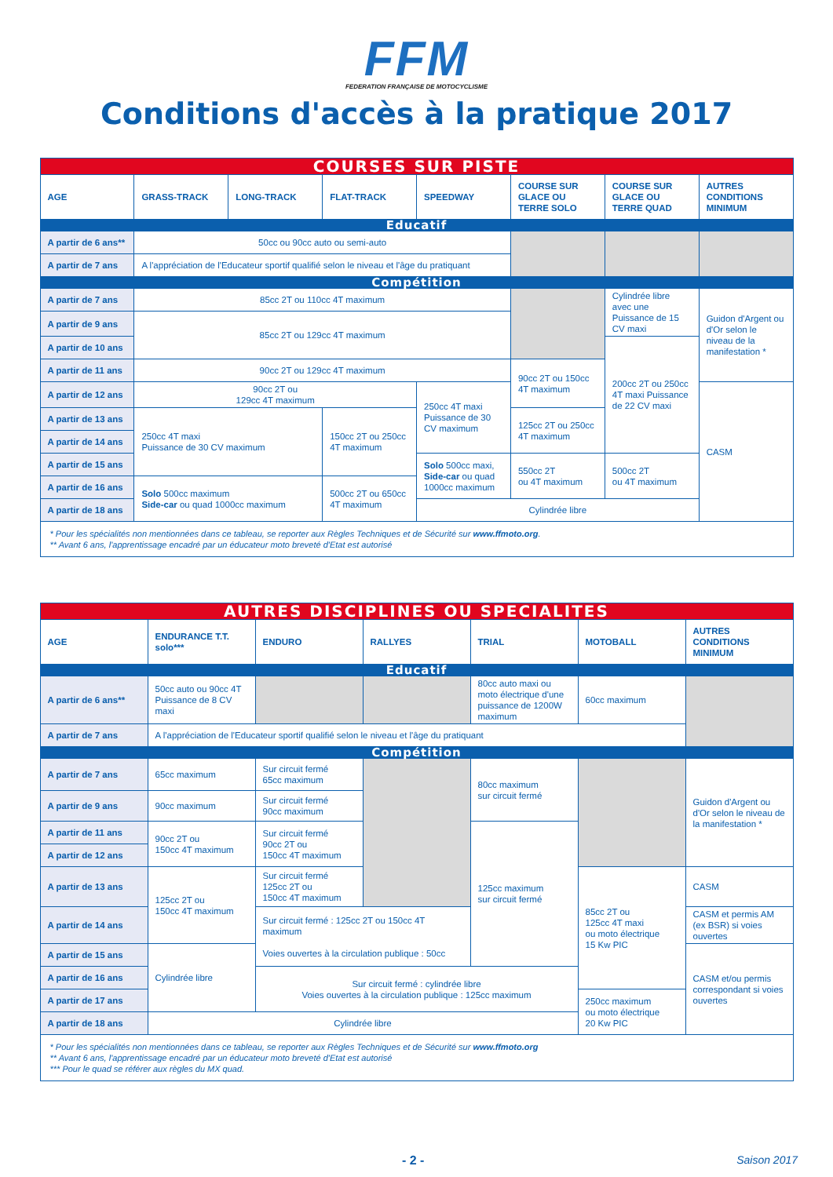FFM
FEDERATION FRANÇAISE DE MOTOCYCLISME
Conditions d'accès à la pratique 2017
| COURSES SUR PISTE | | | | | | | |
| AGE | GRASS-TRACK | LONG-TRACK | FLAT-TRACK | SPEEDWAY | COURSE SUR GLACE OU TERRE SOLO | COURSE SUR GLACE OU TERRE QUAD | AUTRES CONDITIONS MINIMUM |
| Educatif | | | | | | | |
| A partir de 6 ans** | 50cc ou 90cc auto ou semi-auto | | | | | | |
| A partir de 7 ans | A l'appréciation de l'Educateur sportif qualifié selon le niveau et l'âge du pratiquant | | | | | | |
| Compétition | | | | | | | |
| A partir de 7 ans | 85cc 2T ou 110cc 4T maximum | | | | | Cylindrée libre avec une Puissance de 15 CV maxi | Guidon d'Argent ou d'Or selon le niveau de la manifestation * |
| A partir de 9 ans | 85cc 2T ou 129cc 4T maximum | | | | | | |
| A partir de 10 ans | | | | | | 200cc 2T ou 250cc 4T maxi Puissance de 22 CV maxi | |
| A partir de 11 ans | 90cc 2T ou 129cc 4T maximum | | | | 90cc 2T ou 150cc 4T maximum | | |
| A partir de 12 ans | 90cc 2T ou 129cc 4T maximum | | | 250cc 4T maxi Puissance de 30 CV maximum | | | CASM |
| A partir de 13 ans | 250cc 4T maxi Puissance de 30 CV maximum | | 150cc 2T ou 250cc 4T maximum | | 125cc 2T ou 250cc 4T maximum | | |
| A partir de 14 ans | | | | | | | |
| A partir de 15 ans | | | | Solo 500cc maxi, Side-car ou quad 1000cc maximum | 550cc 2T ou 4T maximum | 500cc 2T ou 4T maximum | |
| A partir de 16 ans | Solo 500cc maximum Side-car ou quad 1000cc maximum | | 500cc 2T ou 650cc 4T maximum | | | | |
| A partir de 18 ans | | | | Cylindrée libre | | | |
| * Pour les spécialités non mentionnées dans ce tableau, se reporter aux Règles Techniques et de Sécurité sur www.ffmoto.org . ** Avant 6 ans, l'apprentissage encadré par un éducateur moto breveté d'Etat est autorisé | | | | | | | |
| AUTRES DISCIPLINES OU SPECIALITES | | | | | | |
| AGE | ENDURANCE T.T. solo*** | ENDURO | RALLYES | TRIAL | MOTOBALL | AUTRES CONDITIONS MINIMUM |
| Educatif | | | | | | |
| A partir de 6 ans** | 50cc auto ou 90cc 4T Puissance de 8 CV maxi | | | 80cc auto maxi ou moto électrique d'une puissance de 1200W maximum | 60cc maximum | |
| A partir de 7 ans | A l'appréciation de l'Educateur sportif qualifié selon le niveau et l'âge du pratiquant | | | | | |
| Compétition | | | | | | |
| A partir de 7 ans | 65cc maximum | Sur circuit fermé 65cc maximum | | 80cc maximum sur circuit fermé | | Guidon d'Argent ou d'Or selon le niveau de la manifestation * |
| A partir de 9 ans | 90cc maximum | Sur circuit fermé 90cc maximum | | | | |
| A partir de 11 ans | 90cc 2T ou 150cc 4T maximum | Sur circuit fermé 90cc 2T ou 150cc 4T maximum | | 125cc maximum sur circuit fermé | | |
| A partir de 12 ans | | | | | | |
| A partir de 13 ans | 125cc 2T ou 150cc 4T maximum | Sur circuit fermé 125cc 2T ou 150cc 4T maximum | | | 85cc 2T ou 125cc 4T maxi ou moto électrique 15 Kw PIC | CASM |
| A partir de 14 ans | | Sur circuit fermé : 125cc 2T ou 150cc 4T maximum Voies ouvertes à la circulation publique : 50cc | | | | CASM et permis AM (ex BSR) si voies ouvertes |
| A partir de 15 ans | Cylindrée libre | | | | | CASM et/ou permis correspondant si voies ouvertes |
| A partir de 16 ans | | Sur circuit fermé : cylindrée libre Voies ouvertes à la circulation publique : 125cc maximum | | | | |
| A partir de 17 ans | | | | | 250cc maximum ou moto électrique 20 Kw PIC | |
| A partir de 18 ans | Cylindrée libre | | | | | |
| * Pour les spécialités non mentionnées dans ce tableau, se reporter aux Règles Techniques et de Sécurité sur www.ffmoto.org ** Avant 6 ans, l'apprentissage encadré par un éducateur moto breveté d'Etat est autorisé *** Pour le quad se référer aux règles du MX quad. | | | | | | |
- 2 - Saison 2017